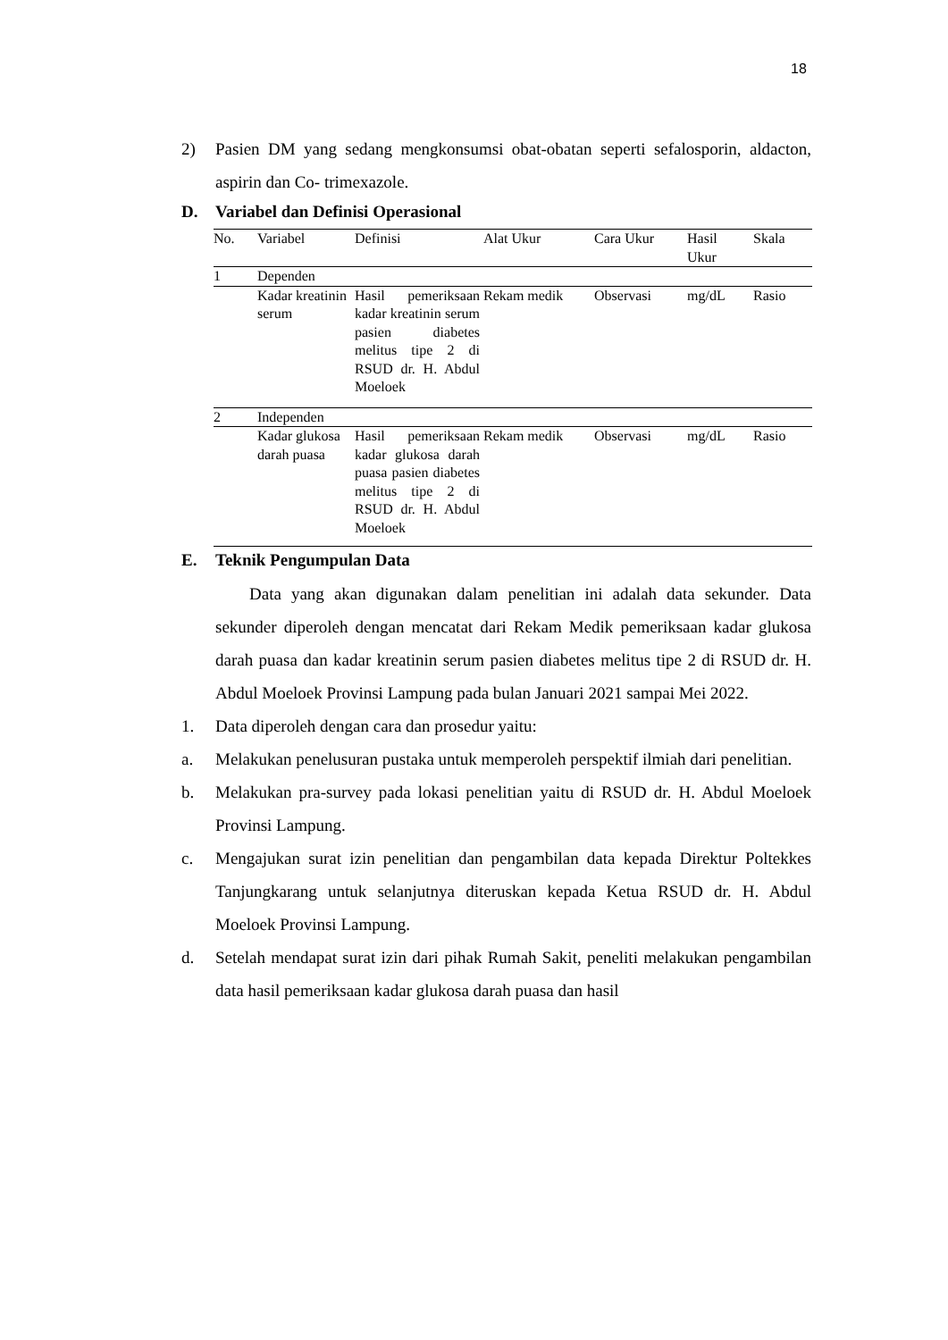18
2) Pasien DM yang sedang mengkonsumsi obat-obatan seperti sefalosporin, aldacton, aspirin dan Co- trimexazole.
D. Variabel dan Definisi Operasional
| No. | Variabel | Definisi | Alat Ukur | Cara Ukur | Hasil Ukur | Skala |
| 1 | Dependen | | | | | |
| | Kadar kreatinin serum | Hasil pemeriksaan kadar kreatinin serum pasien diabetes melitus tipe 2 di RSUD dr. H. Abdul Moeloek | Rekam medik | Observasi | mg/dL | Rasio |
| 2 | Independen | | | | | |
| | Kadar glukosa darah puasa | Hasil pemeriksaan kadar glukosa darah puasa pasien diabetes melitus tipe 2 di RSUD dr. H. Abdul Moeloek | Rekam medik | Observasi | mg/dL | Rasio |
E. Teknik Pengumpulan Data
Data yang akan digunakan dalam penelitian ini adalah data sekunder. Data sekunder diperoleh dengan mencatat dari Rekam Medik pemeriksaan kadar glukosa darah puasa dan kadar kreatinin serum pasien diabetes melitus tipe 2 di RSUD dr. H. Abdul Moeloek Provinsi Lampung pada bulan Januari 2021 sampai Mei 2022.
1. Data diperoleh dengan cara dan prosedur yaitu:
a. Melakukan penelusuran pustaka untuk memperoleh perspektif ilmiah dari penelitian.
b. Melakukan pra-survey pada lokasi penelitian yaitu di RSUD dr. H. Abdul Moeloek Provinsi Lampung.
c. Mengajukan surat izin penelitian dan pengambilan data kepada Direktur Poltekkes Tanjungkarang untuk selanjutnya diteruskan kepada Ketua RSUD dr. H. Abdul Moeloek Provinsi Lampung.
d. Setelah mendapat surat izin dari pihak Rumah Sakit, peneliti melakukan pengambilan data hasil pemeriksaan kadar glukosa darah puasa dan hasil